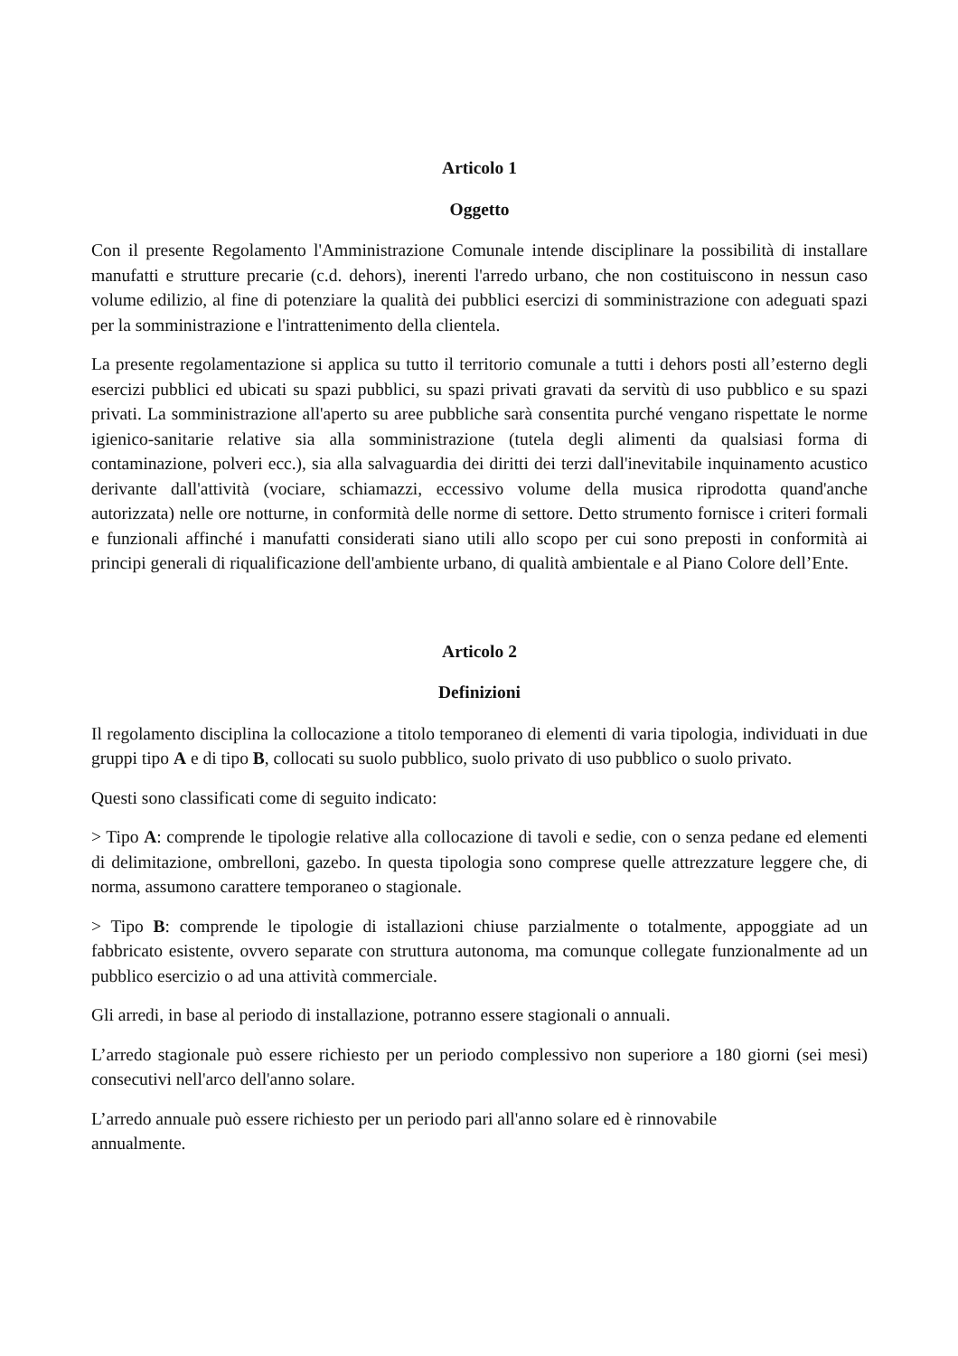Articolo 1
Oggetto
Con il presente Regolamento l'Amministrazione Comunale intende disciplinare la possibilità di installare manufatti e strutture precarie (c.d. dehors), inerenti l'arredo urbano, che non costituiscono in nessun caso volume edilizio, al fine di potenziare la qualità dei pubblici esercizi di somministrazione con adeguati spazi per la somministrazione e l'intrattenimento della clientela.
La presente regolamentazione si applica su tutto il territorio comunale a tutti i dehors posti all’esterno degli esercizi pubblici ed ubicati su spazi pubblici, su spazi privati gravati da servitù di uso pubblico e su spazi privati. La somministrazione all'aperto su aree pubbliche sarà consentita purché vengano rispettate le norme igienico-sanitarie relative sia alla somministrazione (tutela degli alimenti da qualsiasi forma di contaminazione, polveri ecc.), sia alla salvaguardia dei diritti dei terzi dall'inevitabile inquinamento acustico derivante dall'attività (vociare, schiamazzi, eccessivo volume della musica riprodotta quand'anche autorizzata) nelle ore notturne, in conformità delle norme di settore. Detto strumento fornisce i criteri formali e funzionali affinché i manufatti considerati siano utili allo scopo per cui sono preposti in conformità ai principi generali di riqualificazione dell'ambiente urbano, di qualità ambientale e al Piano Colore dell’Ente.
Articolo 2
Definizioni
Il regolamento disciplina la collocazione a titolo temporaneo di elementi di varia tipologia, individuati in due gruppi tipo A e di tipo B, collocati su suolo pubblico, suolo privato di uso pubblico o suolo privato.
Questi sono classificati come di seguito indicato:
> Tipo A: comprende le tipologie relative alla collocazione di tavoli e sedie, con o senza pedane ed elementi di delimitazione, ombrelloni, gazebo. In questa tipologia sono comprese quelle attrezzature leggere che, di norma, assumono carattere temporaneo o stagionale.
> Tipo B: comprende le tipologie di istallazioni chiuse parzialmente o totalmente, appoggiate ad un fabbricato esistente, ovvero separate con struttura autonoma, ma comunque collegate funzionalmente ad un pubblico esercizio o ad una attività commerciale.
Gli arredi, in base al periodo di installazione, potranno essere stagionali o annuali.
L’arredo stagionale può essere richiesto per un periodo complessivo non superiore a 180 giorni (sei mesi) consecutivi nell'arco dell'anno solare.
L’arredo annuale può essere richiesto per un periodo pari all'anno solare ed è rinnovabile
annualmente.